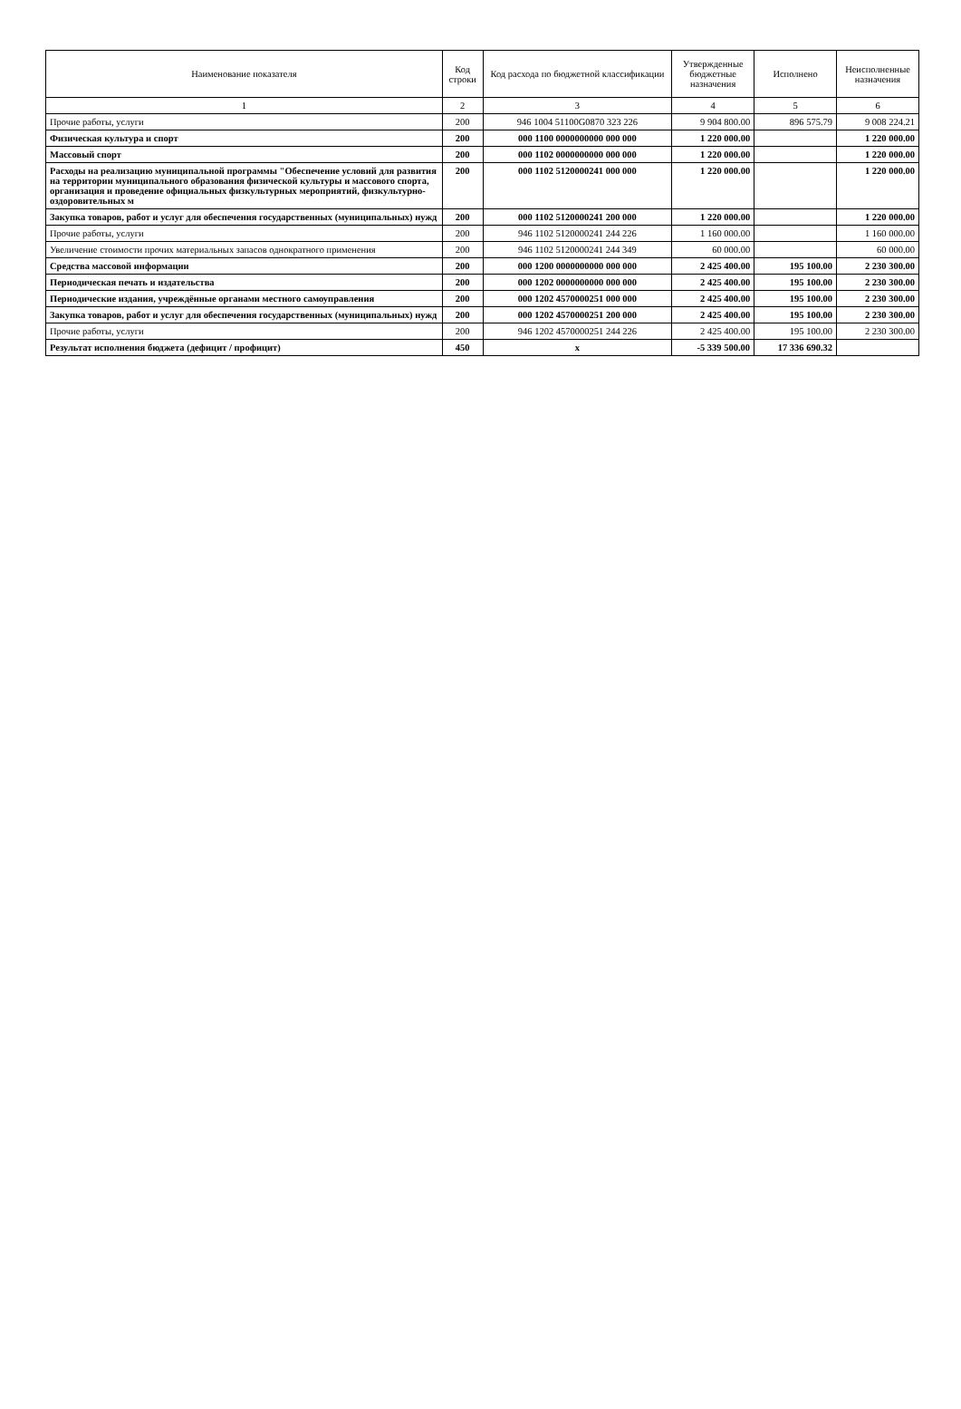| Наименование показателя | Код строки | Код расхода по бюджетной классификации | Утвержденные бюджетные назначения | Исполнено | Неисполненные назначения |
| --- | --- | --- | --- | --- | --- |
| 1 | 2 | 3 | 4 | 5 | 6 |
| Прочие работы, услуги | 200 | 946 1004 51100G0870 323 226 | 9 904 800.00 | 896 575.79 | 9 008 224.21 |
| Физическая культура и спорт | 200 | 000 1100 0000000000 000 000 | 1 220 000.00 | | 1 220 000.00 |
| Массовый спорт | 200 | 000 1102 0000000000 000 000 | 1 220 000.00 | | 1 220 000.00 |
| Расходы на реализацию муниципальной программы "Обеспечение условий для развития на территории муниципального образования физической культуры и массового спорта, организация и проведение официальных физкультурных мероприятий, физкультурно-оздоровительных м | 200 | 000 1102 5120000241 000 000 | 1 220 000.00 | | 1 220 000.00 |
| Закупка товаров, работ и услуг для обеспечения государственных (муниципальных) нужд | 200 | 000 1102 5120000241 200 000 | 1 220 000.00 | | 1 220 000.00 |
| Прочие работы, услуги | 200 | 946 1102 5120000241 244 226 | 1 160 000.00 | | 1 160 000.00 |
| Увеличение стоимости прочих материальных запасов однократного применения | 200 | 946 1102 5120000241 244 349 | 60 000.00 | | 60 000.00 |
| Средства массовой информации | 200 | 000 1200 0000000000 000 000 | 2 425 400.00 | 195 100.00 | 2 230 300.00 |
| Периодическая печать и издательства | 200 | 000 1202 0000000000 000 000 | 2 425 400.00 | 195 100.00 | 2 230 300.00 |
| Периодические издания, учреждённые органами местного самоуправления | 200 | 000 1202 4570000251 000 000 | 2 425 400.00 | 195 100.00 | 2 230 300.00 |
| Закупка товаров, работ и услуг для обеспечения государственных (муниципальных) нужд | 200 | 000 1202 4570000251 200 000 | 2 425 400.00 | 195 100.00 | 2 230 300.00 |
| Прочие работы, услуги | 200 | 946 1202 4570000251 244 226 | 2 425 400.00 | 195 100.00 | 2 230 300.00 |
| Результат исполнения бюджета (дефицит / профицит) | 450 | x | -5 339 500.00 | 17 336 690.32 | |